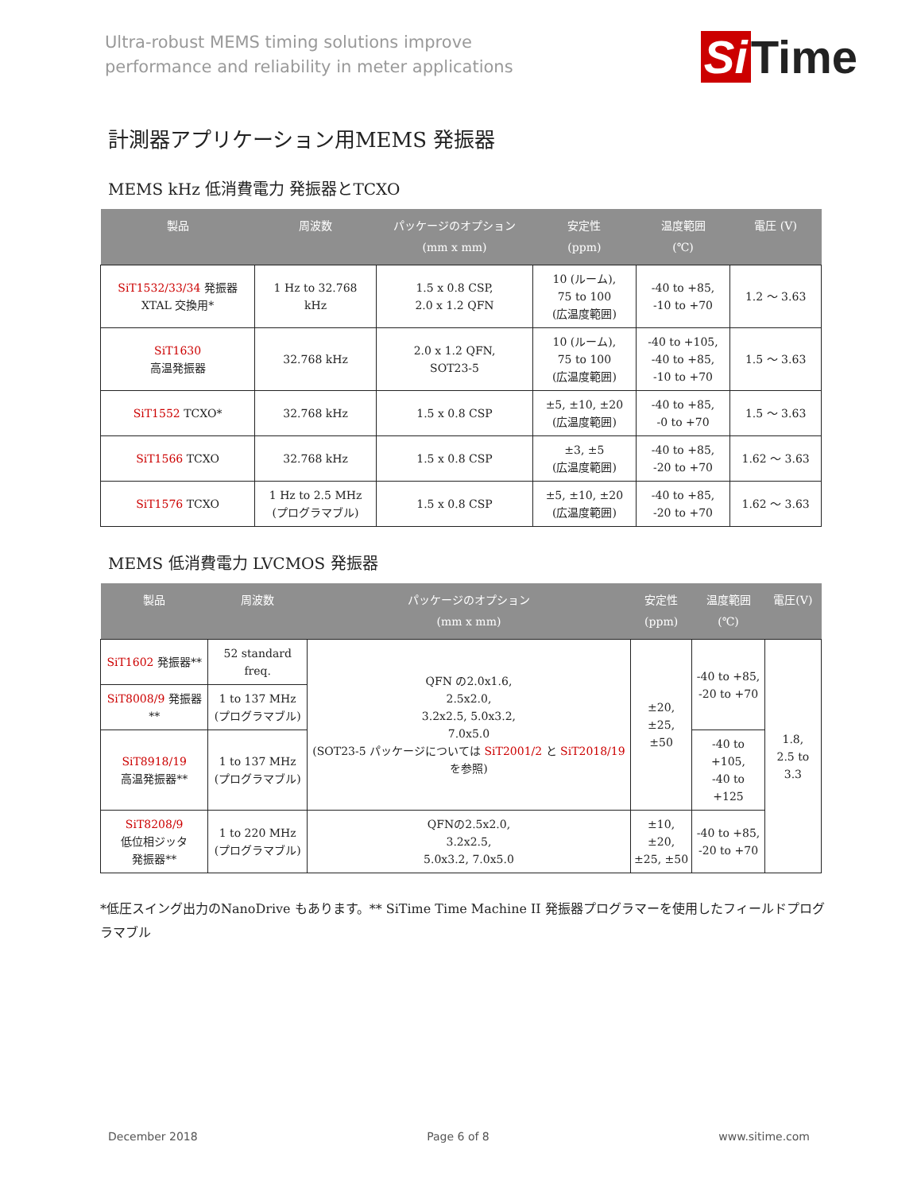Ultra-robust MEMS timing solutions improve
performance and reliability in meter applications
Si Time
計測器アプリケーション用MEMS 発振器
MEMS kHz 低消費電力 発振器とTCXO
| 製品 | 周波数 | パッケージのオプション (mm x mm) | 安定性 (ppm) | 温度範囲 (℃) | 電圧 (V) |
| --- | --- | --- | --- | --- | --- |
| SiT1532/33/34 発振器 XTAL 交換用* | 1 Hz to 32.768 kHz | 1.5 x 0.8 CSP, 2.0 x 1.2 QFN | 10 (ルーム), 75 to 100 (広温度範囲) | -40 to +85, -10 to +70 | 1.2 ～ 3.63 |
| SiT1630 高温発振器 | 32.768 kHz | 2.0 x 1.2 QFN, SOT23-5 | 10 (ルーム), 75 to 100 (広温度範囲) | -40 to +105, -40 to +85, -10 to +70 | 1.5 ～ 3.63 |
| SiT1552 TCXO* | 32.768 kHz | 1.5 x 0.8 CSP | ±5, ±10, ±20 (広温度範囲) | -40 to +85, -0 to +70 | 1.5 ～ 3.63 |
| SiT1566 TCXO | 32.768 kHz | 1.5 x 0.8 CSP | ±3, ±5 (広温度範囲) | -40 to +85, -20 to +70 | 1.62 ～ 3.63 |
| SiT1576 TCXO | 1 Hz to 2.5 MHz (プログラマブル) | 1.5 x 0.8 CSP | ±5, ±10, ±20 (広温度範囲) | -40 to +85, -20 to +70 | 1.62 ～ 3.63 |
MEMS 低消費電力 LVCMOS 発振器
| 製品 | 周波数 | パッケージのオプション (mm x mm) | 安定性 (ppm) | 温度範囲 (℃) | 電圧(V) |
| --- | --- | --- | --- | --- | --- |
| SiT1602 発振器** | 52 standard freq. | QFN の2.0x1.6, 2.5x2.0, 3.2x2.5, 5.0x3.2, 7.0x5.0 (SOT23-5 パッケージについては SiT2001/2 と SiT2018/19 を参照) | ±20, ±25, ±50 | -40 to +85, -20 to +70 | 1.8, 2.5 to 3.3 |
| SiT8008/9 発振器** | 1 to 137 MHz (プログラマブル) | | | | |
| SiT8918/19 高温発振器** | 1 to 137 MHz (プログラマブル) | | | -40 to +105, -40 to +125 | |
| SiT8208/9 低位相ジッタ 発振器** | 1 to 220 MHz (プログラマブル) | QFNの2.5x2.0, 3.2x2.5, 5.0x3.2, 7.0x5.0 | ±10, ±20, ±25, ±50 | -40 to +85, -20 to +70 | |
*低圧スイング出力のNanoDrive もあります。** SiTime Time Machine II 発振器プログラマーを使用したフィールドプログラマブル
December 2018 Page 6 of 8 www.sitime.com